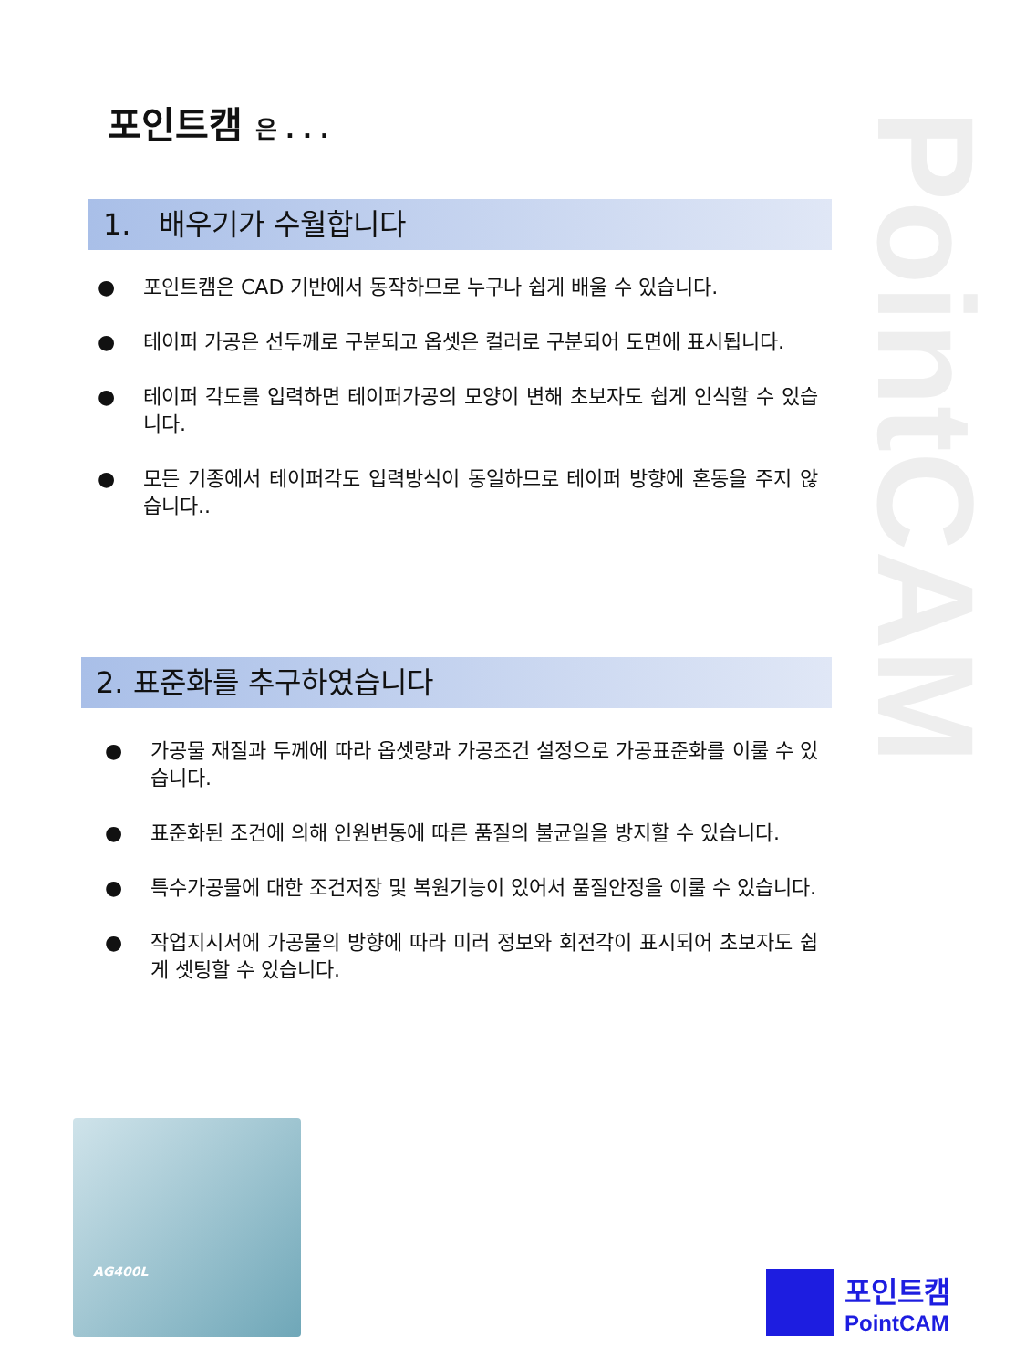포인트캠 은 . . .
PointCAM
1. 배우기가 수월합니다
● 포인트캠은 CAD 기반에서 동작하므로 누구나 쉽게 배울 수 있습니다.
● 테이퍼 가공은 선두께로 구분되고 옵셋은 컬러로 구분되어 도면에 표시됩니다.
● 테이퍼 각도를 입력하면 테이퍼가공의 모양이 변해 초보자도 쉽게 인식할 수 있습니다.
● 모든 기종에서 테이퍼각도 입력방식이 동일하므로 테이퍼 방향에 혼동을 주지 않습니다..
2. 표준화를 추구하였습니다
● 가공물 재질과 두께에 따라 옵셋량과 가공조건 설정으로 가공표준화를 이룰 수 있습니다.
● 표준화된 조건에 의해 인원변동에 따른 품질의 불균일을 방지할 수 있습니다.
● 특수가공물에 대한 조건저장 및 복원기능이 있어서 품질안정을 이룰 수 있습니다.
● 작업지시서에 가공물의 방향에 따라 미러 정보와 회전각이 표시되어 초보자도 쉽게 셋팅할 수 있습니다.
AG400L
포인트캠
PointCAM